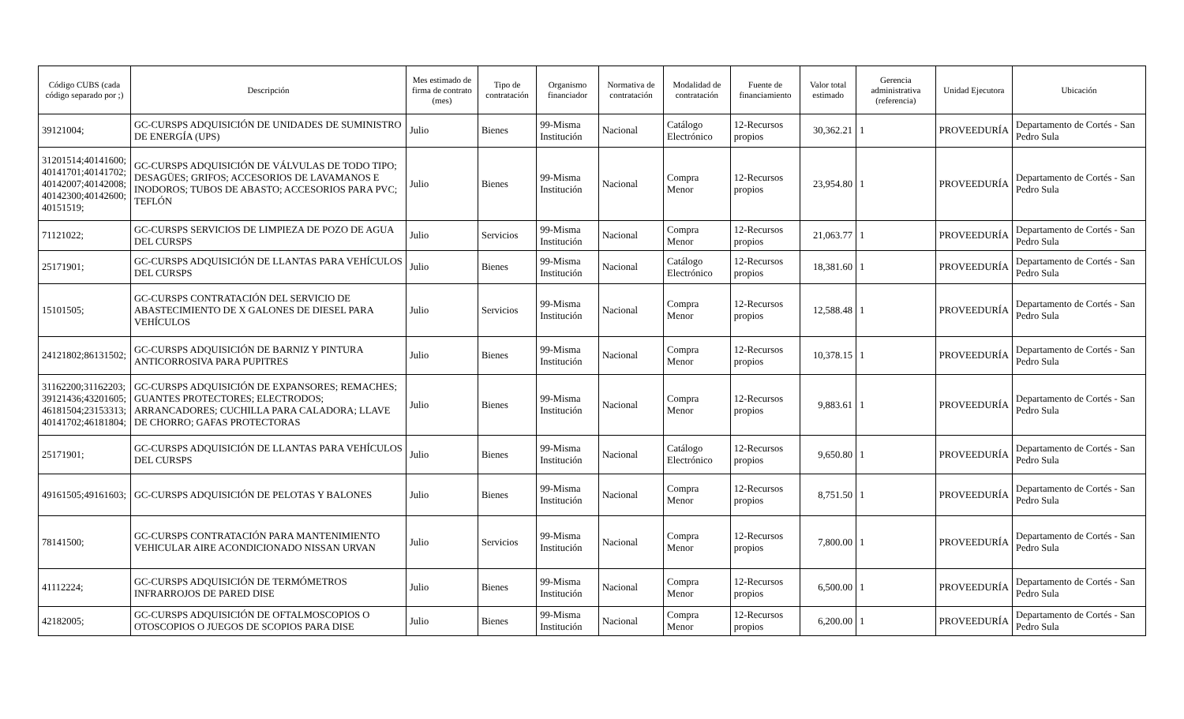| Código CUBS (cada código separado por ;) | Descripción | Mes estimado de firma de contrato (mes) | Tipo de contratación | Organismo financiador | Normativa de contratación | Modalidad de contratación | Fuente de financiamiento | Valor total estimado | Gerencia administrativa (referencia) | Unidad Ejecutora | Ubicación |
| --- | --- | --- | --- | --- | --- | --- | --- | --- | --- | --- | --- |
| 39121004; | GC-CURSPS ADQUISICIÓN DE UNIDADES DE SUMINISTRO DE ENERGÍA (UPS) | Julio | Bienes | 99-Misma Institución | Nacional | Catálogo Electrónico | 12-Recursos propios | 30,362.21 | 1 | PROVEEDURÍA | Departamento de Cortés - San Pedro Sula |
| 31201514;40141600;40141701;40141702;40142007;40142008;40142300;40142600;40151519; | GC-CURSPS ADQUISICIÓN DE VÁLVULAS DE TODO TIPO; DESAGÜES; GRIFOS; ACCESORIOS DE LAVAMANOS E INODOROS; TUBOS DE ABASTO; ACCESORIOS PARA PVC; TEFLÓN | Julio | Bienes | 99-Misma Institución | Nacional | Compra Menor | 12-Recursos propios | 23,954.80 | 1 | PROVEEDURÍA | Departamento de Cortés - San Pedro Sula |
| 71121022; | GC-CURSPS SERVICIOS DE LIMPIEZA DE POZO DE AGUA DEL CURSPS | Julio | Servicios | 99-Misma Institución | Nacional | Compra Menor | 12-Recursos propios | 21,063.77 | 1 | PROVEEDURÍA | Departamento de Cortés - San Pedro Sula |
| 25171901; | GC-CURSPS ADQUISICIÓN DE LLANTAS PARA VEHÍCULOS DEL CURSPS | Julio | Bienes | 99-Misma Institución | Nacional | Catálogo Electrónico | 12-Recursos propios | 18,381.60 | 1 | PROVEEDURÍA | Departamento de Cortés - San Pedro Sula |
| 15101505; | GC-CURSPS CONTRATACIÓN DEL SERVICIO DE ABASTECIMIENTO DE X GALONES DE DIESEL PARA VEHÍCULOS | Julio | Servicios | 99-Misma Institución | Nacional | Compra Menor | 12-Recursos propios | 12,588.48 | 1 | PROVEEDURÍA | Departamento de Cortés - San Pedro Sula |
| 24121802;86131502; | GC-CURSPS ADQUISICIÓN DE BARNIZ Y PINTURA ANTICORROSIVA PARA PUPITRES | Julio | Bienes | 99-Misma Institución | Nacional | Compra Menor | 12-Recursos propios | 10,378.15 | 1 | PROVEEDURÍA | Departamento de Cortés - San Pedro Sula |
| 31162200;31162203;39121436;43201605;46181504;23153313;40141702;46181804; | GC-CURSPS ADQUISICIÓN DE EXPANSORES; REMACHES; GUANTES PROTECTORES; ELECTRODOS; ARRANCADORES; CUCHILLA PARA CALADORA; LLAVE DE CHORRO; GAFAS PROTECTORAS | Julio | Bienes | 99-Misma Institución | Nacional | Compra Menor | 12-Recursos propios | 9,883.61 | 1 | PROVEEDURÍA | Departamento de Cortés - San Pedro Sula |
| 25171901; | GC-CURSPS ADQUISICIÓN DE LLANTAS PARA VEHÍCULOS DEL CURSPS | Julio | Bienes | 99-Misma Institución | Nacional | Catálogo Electrónico | 12-Recursos propios | 9,650.80 | 1 | PROVEEDURÍA | Departamento de Cortés - San Pedro Sula |
| 49161505;49161603; | GC-CURSPS ADQUISICIÓN DE PELOTAS Y BALONES | Julio | Bienes | 99-Misma Institución | Nacional | Compra Menor | 12-Recursos propios | 8,751.50 | 1 | PROVEEDURÍA | Departamento de Cortés - San Pedro Sula |
| 78141500; | GC-CURSPS CONTRATACIÓN PARA MANTENIMIENTO VEHICULAR AIRE ACONDICIONADO NISSAN URVAN | Julio | Servicios | 99-Misma Institución | Nacional | Compra Menor | 12-Recursos propios | 7,800.00 | 1 | PROVEEDURÍA | Departamento de Cortés - San Pedro Sula |
| 41112224; | GC-CURSPS ADQUISICIÓN DE TERMÓMETROS INFRARROJOS DE PARED DISE | Julio | Bienes | 99-Misma Institución | Nacional | Compra Menor | 12-Recursos propios | 6,500.00 | 1 | PROVEEDURÍA | Departamento de Cortés - San Pedro Sula |
| 42182005; | GC-CURSPS ADQUISICIÓN DE OFTALMOSCOPIOS O OTOSCOPIOS O JUEGOS DE SCOPIOS PARA DISE | Julio | Bienes | 99-Misma Institución | Nacional | Compra Menor | 12-Recursos propios | 6,200.00 | 1 | PROVEEDURÍA | Departamento de Cortés - San Pedro Sula |